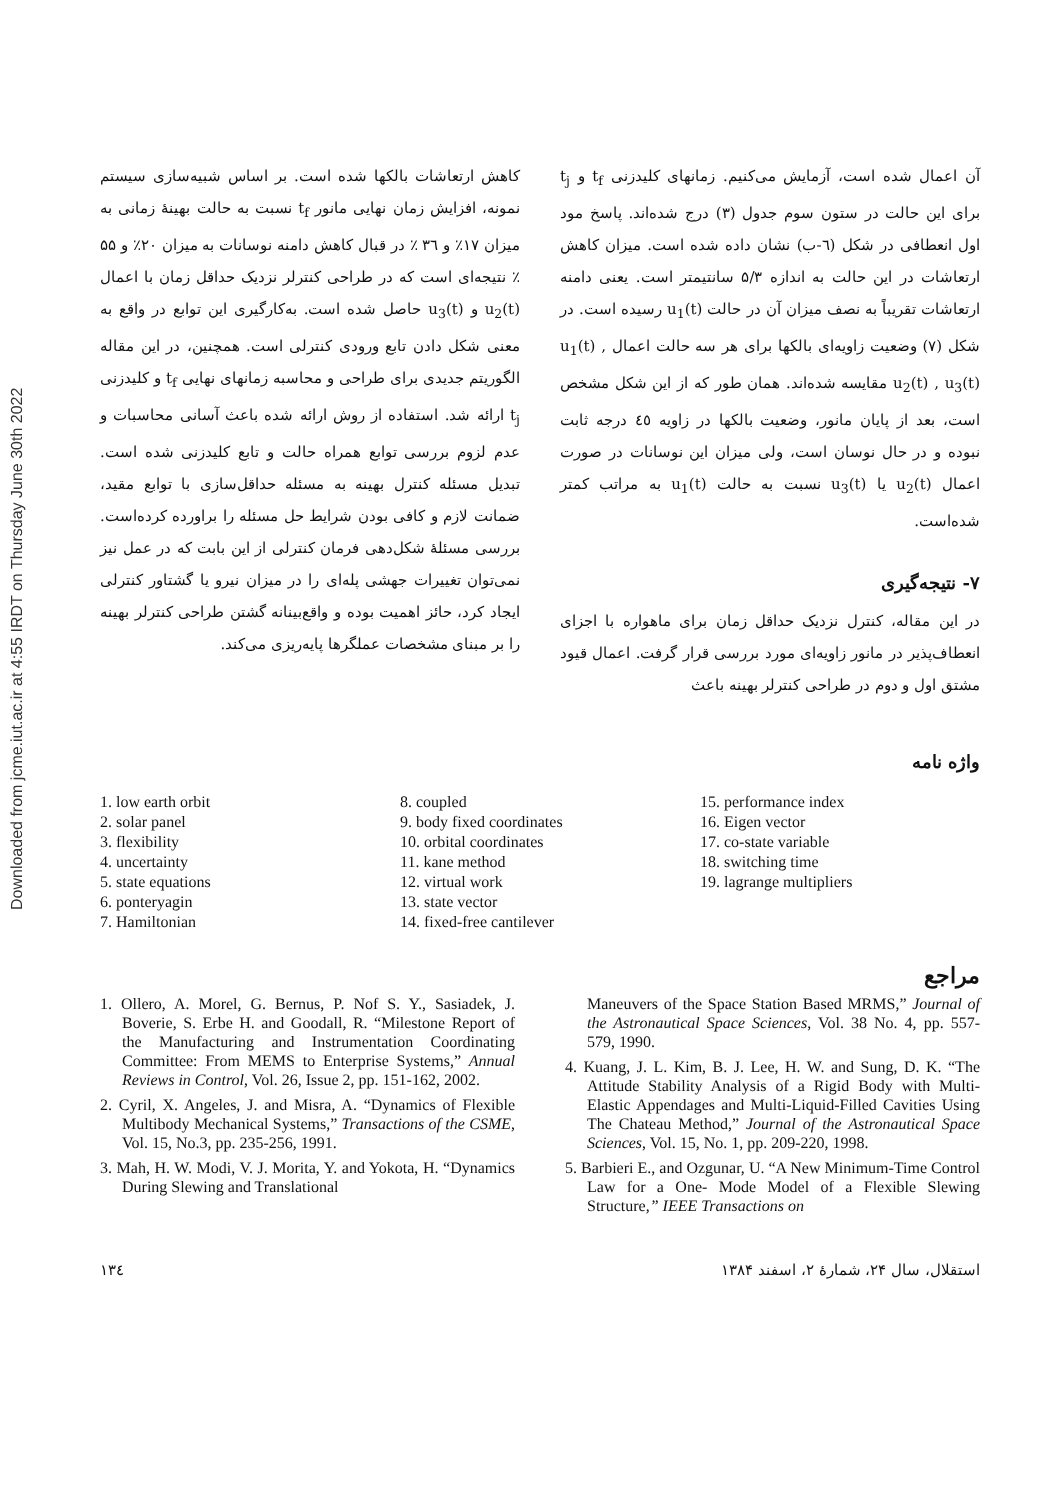Downloaded from jcme.iut.ac.ir at 4:55 IRDT on Thursday June 30th 2022
آن اعمال شده است، آزمایش می‌کنیم. زمانهای کلیدزنی t<sub>f</sub> و t<sub>j</sub> برای این حالت در ستون سوم جدول (۳) درج شده‌اند. پاسخ مود اول انعطافی در شکل (٦-ب) نشان داده شده است. میزان کاهش ارتعاشات در این حالت به اندازه ۵/۳ سانتیمتر است. یعنی دامنه ارتعاشات تقریباً به نصف میزان آن در حالت u<sub>1</sub>(t) رسیده است. در شکل (۷) وضعیت زاویه‌ای بالکها برای هر سه حالت اعمال u<sub>1</sub>(t) , u<sub>2</sub>(t) , u<sub>3</sub>(t) مقایسه شده‌اند. همان طور که از این شکل مشخص است، بعد از پایان مانور، وضعیت بالکها در زاویه ٤٥ درجه ثابت نبوده و در حال نوسان است، ولی میزان این نوسانات در صورت اعمال u<sub>2</sub>(t) یا u<sub>3</sub>(t) نسبت به حالت u<sub>1</sub>(t) به مراتب کمتر شده‌است.
۷- نتیجه‌گیری
در این مقاله، کنترل نزدیک حداقل زمان برای ماهواره با اجزای انعطاف‌پذیر در مانور زاویه‌ای مورد بررسی قرار گرفت. اعمال قیود مشتق اول و دوم در طراحی کنترلر بهینه باعث
کاهش ارتعاشات بالکها شده است. بر اساس شبیه‌سازی سیستم نمونه، افزایش زمان نهایی مانور t<sub>f</sub> نسبت به حالت بهینهٔ زمانی به میزان ۱۷٪ و ۳٦ ٪ در قبال کاهش دامنه نوسانات به میزان ۲۰٪ و ۵۵ ٪ نتیجه‌ای است که در طراحی کنترلر نزدیک حداقل زمان با اعمال u<sub>2</sub>(t) و u<sub>3</sub>(t) حاصل شده است. به‌کارگیری این توابع در واقع به معنی شکل دادن تابع ورودی کنترلی است. همچنین، در این مقاله الگوریتم جدیدی برای طراحی و محاسبه زمانهای نهایی t<sub>f</sub> و کلیدزنی t<sub>j</sub> ارائه شد. استفاده از روش ارائه شده باعث آسانی محاسبات و عدم لزوم بررسی توابع همراه حالت و تابع کلیدزنی شده است. تبدیل مسئله کنترل بهینه به مسئله حداقل‌سازی با توابع مقید، ضمانت لازم و کافی بودن شرایط حل مسئله را براورده کرده‌است. بررسی مسئلهٔ شکل‌دهی فرمان کنترلی از این بابت که در عمل نیز نمی‌توان تغییرات جهشی پله‌ای را در میزان نیرو یا گشتاور کنترلی ایجاد کرد، حائز اهمیت بوده و واقع‌بینانه گشتن طراحی کنترلر بهینه را بر مبنای مشخصات عملگرها پایه‌ریزی می‌کند.
واژه نامه
1. low earth orbit
2. solar panel
3. flexibility
4. uncertainty
5. state equations
6. ponteryagin
7. Hamiltonian
8. coupled
9. body fixed coordinates
10. orbital coordinates
11. kane method
12. virtual work
13. state vector
14. fixed-free cantilever
15. performance index
16. Eigen vector
17. co-state variable
18. switching time
19. lagrange multipliers
مراجع
1. Ollero, A. Morel, G. Bernus, P. Nof S. Y., Sasiadek, J. Boverie, S. Erbe H. and Goodall, R. “Milestone Report of the Manufacturing and Instrumentation Coordinating Committee: From MEMS to Enterprise Systems,” Annual Reviews in Control, Vol. 26, Issue 2, pp. 151-162, 2002.
2. Cyril, X. Angeles, J. and Misra, A. “Dynamics of Flexible Multibody Mechanical Systems,” Transactions of the CSME, Vol. 15, No.3, pp. 235-256, 1991.
3. Mah, H. W. Modi, V. J. Morita, Y. and Yokota, H. “Dynamics During Slewing and Translational
Maneuvers of the Space Station Based MRMS,” Journal of the Astronautical Space Sciences, Vol. 38 No. 4, pp. 557-579, 1990.
4. Kuang, J. L. Kim, B. J. Lee, H. W. and Sung, D. K. “The Attitude Stability Analysis of a Rigid Body with Multi-Elastic Appendages and Multi-Liquid-Filled Cavities Using The Chateau Method,” Journal of the Astronautical Space Sciences, Vol. 15, No. 1, pp. 209-220, 1998.
5. Barbieri E., and Ozgunar, U. “A New Minimum-Time Control Law for a One- Mode Model of a Flexible Slewing Structure,” IEEE Transactions on
۱۳٤ استقلال، سال ۲۴، شمارهٔ ۲، اسفند ۱۳۸۴